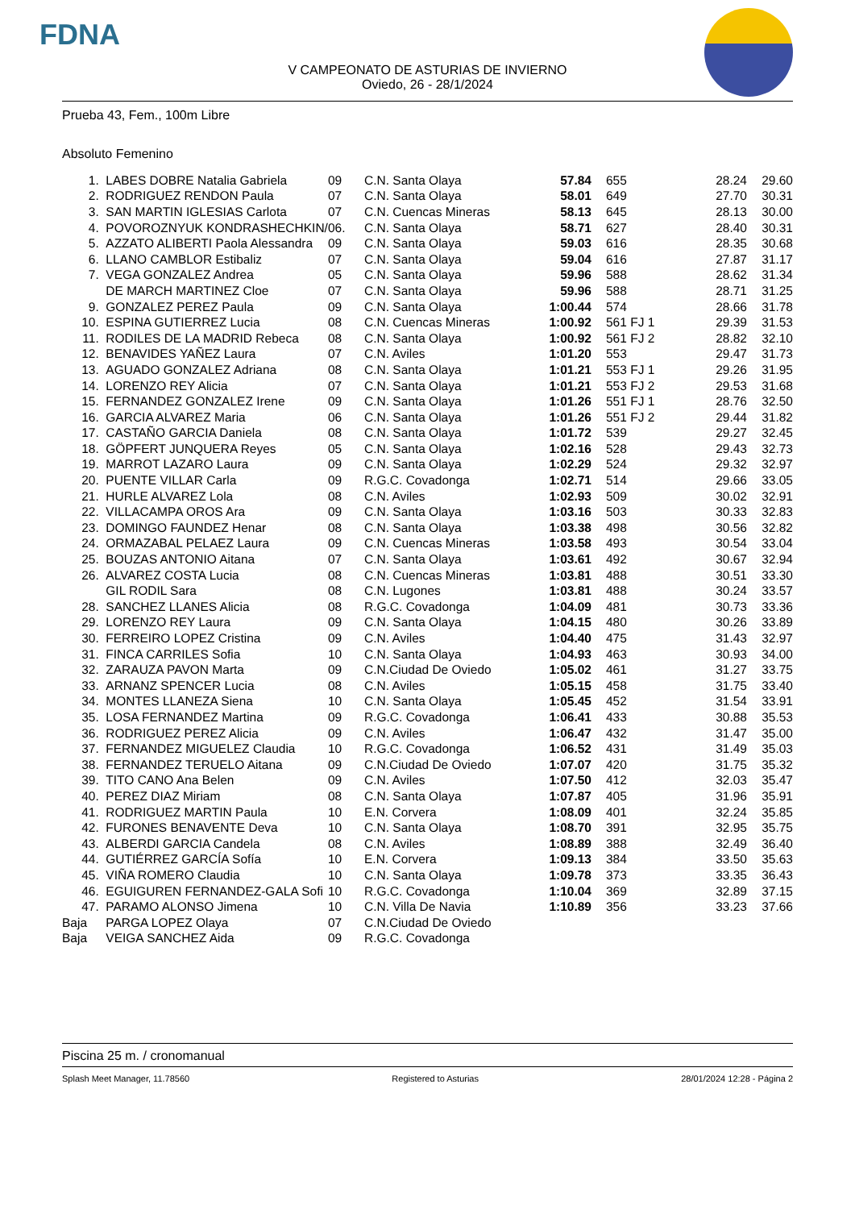FDNA
V CAMPEONATO DE ASTURIAS DE INVIERNO
Oviedo, 26 - 28/1/2024
Prueba 43, Fem., 100m Libre
Absoluto Femenino
| 1. | LABES DOBRE Natalia Gabriela | 09 | C.N. Santa Olaya | 57.84 | 655 | 28.24 | 29.60 |
| 2. | RODRIGUEZ RENDON Paula | 07 | C.N. Santa Olaya | 58.01 | 649 | 27.70 | 30.31 |
| 3. | SAN MARTIN IGLESIAS Carlota | 07 | C.N. Cuencas Mineras | 58.13 | 645 | 28.13 | 30.00 |
| 4. | POVOROZNYUK KONDRASHECHKIN/ | 06. | C.N. Santa Olaya | 58.71 | 627 | 28.40 | 30.31 |
| 5. | AZZATO ALIBERTI Paola Alessandra | 09 | C.N. Santa Olaya | 59.03 | 616 | 28.35 | 30.68 |
| 6. | LLANO CAMBLOR Estibaliz | 07 | C.N. Santa Olaya | 59.04 | 616 | 27.87 | 31.17 |
| 7. | VEGA GONZALEZ Andrea | 05 | C.N. Santa Olaya | 59.96 | 588 | 28.62 | 31.34 |
| | DE MARCH MARTINEZ Cloe | 07 | C.N. Santa Olaya | 59.96 | 588 | 28.71 | 31.25 |
| 9. | GONZALEZ PEREZ Paula | 09 | C.N. Santa Olaya | 1:00.44 | 574 | 28.66 | 31.78 |
| 10. | ESPINA GUTIERREZ Lucia | 08 | C.N. Cuencas Mineras | 1:00.92 | 561 FJ 1 | 29.39 | 31.53 |
| 11. | RODILES DE LA MADRID Rebeca | 08 | C.N. Santa Olaya | 1:00.92 | 561 FJ 2 | 28.82 | 32.10 |
| 12. | BENAVIDES YAÑEZ Laura | 07 | C.N. Aviles | 1:01.20 | 553 | 29.47 | 31.73 |
| 13. | AGUADO GONZALEZ Adriana | 08 | C.N. Santa Olaya | 1:01.21 | 553 FJ 1 | 29.26 | 31.95 |
| 14. | LORENZO REY Alicia | 07 | C.N. Santa Olaya | 1:01.21 | 553 FJ 2 | 29.53 | 31.68 |
| 15. | FERNANDEZ GONZALEZ Irene | 09 | C.N. Santa Olaya | 1:01.26 | 551 FJ 1 | 28.76 | 32.50 |
| 16. | GARCIA ALVAREZ Maria | 06 | C.N. Santa Olaya | 1:01.26 | 551 FJ 2 | 29.44 | 31.82 |
| 17. | CASTAÑO GARCIA Daniela | 08 | C.N. Santa Olaya | 1:01.72 | 539 | 29.27 | 32.45 |
| 18. | GÖPFERT JUNQUERA Reyes | 05 | C.N. Santa Olaya | 1:02.16 | 528 | 29.43 | 32.73 |
| 19. | MARROT LAZARO Laura | 09 | C.N. Santa Olaya | 1:02.29 | 524 | 29.32 | 32.97 |
| 20. | PUENTE VILLAR Carla | 09 | R.G.C. Covadonga | 1:02.71 | 514 | 29.66 | 33.05 |
| 21. | HURLE ALVAREZ Lola | 08 | C.N. Aviles | 1:02.93 | 509 | 30.02 | 32.91 |
| 22. | VILLACAMPA OROS Ara | 09 | C.N. Santa Olaya | 1:03.16 | 503 | 30.33 | 32.83 |
| 23. | DOMINGO FAUNDEZ Henar | 08 | C.N. Santa Olaya | 1:03.38 | 498 | 30.56 | 32.82 |
| 24. | ORMAZABAL PELAEZ Laura | 09 | C.N. Cuencas Mineras | 1:03.58 | 493 | 30.54 | 33.04 |
| 25. | BOUZAS ANTONIO Aitana | 07 | C.N. Santa Olaya | 1:03.61 | 492 | 30.67 | 32.94 |
| 26. | ALVAREZ COSTA Lucia | 08 | C.N. Cuencas Mineras | 1:03.81 | 488 | 30.51 | 33.30 |
| | GIL RODIL Sara | 08 | C.N. Lugones | 1:03.81 | 488 | 30.24 | 33.57 |
| 28. | SANCHEZ LLANES Alicia | 08 | R.G.C. Covadonga | 1:04.09 | 481 | 30.73 | 33.36 |
| 29. | LORENZO REY Laura | 09 | C.N. Santa Olaya | 1:04.15 | 480 | 30.26 | 33.89 |
| 30. | FERREIRO LOPEZ Cristina | 09 | C.N. Aviles | 1:04.40 | 475 | 31.43 | 32.97 |
| 31. | FINCA CARRILES Sofia | 10 | C.N. Santa Olaya | 1:04.93 | 463 | 30.93 | 34.00 |
| 32. | ZARAUZA PAVON Marta | 09 | C.N.Ciudad De Oviedo | 1:05.02 | 461 | 31.27 | 33.75 |
| 33. | ARNANZ SPENCER Lucia | 08 | C.N. Aviles | 1:05.15 | 458 | 31.75 | 33.40 |
| 34. | MONTES LLANEZA Siena | 10 | C.N. Santa Olaya | 1:05.45 | 452 | 31.54 | 33.91 |
| 35. | LOSA FERNANDEZ Martina | 09 | R.G.C. Covadonga | 1:06.41 | 433 | 30.88 | 35.53 |
| 36. | RODRIGUEZ PEREZ Alicia | 09 | C.N. Aviles | 1:06.47 | 432 | 31.47 | 35.00 |
| 37. | FERNANDEZ MIGUELEZ Claudia | 10 | R.G.C. Covadonga | 1:06.52 | 431 | 31.49 | 35.03 |
| 38. | FERNANDEZ TERUELO Aitana | 09 | C.N.Ciudad De Oviedo | 1:07.07 | 420 | 31.75 | 35.32 |
| 39. | TITO CANO Ana Belen | 09 | C.N. Aviles | 1:07.50 | 412 | 32.03 | 35.47 |
| 40. | PEREZ DIAZ Miriam | 08 | C.N. Santa Olaya | 1:07.87 | 405 | 31.96 | 35.91 |
| 41. | RODRIGUEZ MARTIN Paula | 10 | E.N. Corvera | 1:08.09 | 401 | 32.24 | 35.85 |
| 42. | FURONES BENAVENTE Deva | 10 | C.N. Santa Olaya | 1:08.70 | 391 | 32.95 | 35.75 |
| 43. | ALBERDI GARCIA Candela | 08 | C.N. Aviles | 1:08.89 | 388 | 32.49 | 36.40 |
| 44. | GUTIÉRREZ GARCÍA Sofía | 10 | E.N. Corvera | 1:09.13 | 384 | 33.50 | 35.63 |
| 45. | VIÑA ROMERO Claudia | 10 | C.N. Santa Olaya | 1:09.78 | 373 | 33.35 | 36.43 |
| 46. | EGUIGUREN FERNANDEZ-GALA Sofi | 10 | R.G.C. Covadonga | 1:10.04 | 369 | 32.89 | 37.15 |
| 47. | PARAMO ALONSO Jimena | 10 | C.N. Villa De Navia | 1:10.89 | 356 | 33.23 | 37.66 |
| Baja | PARGA LOPEZ Olaya | 07 | C.N.Ciudad De Oviedo | | | | |
| Baja | VEIGA SANCHEZ Aida | 09 | R.G.C. Covadonga | | | | |
Piscina 25 m. / cronomanual
Splash Meet Manager, 11.78560 Registered to Asturias 28/01/2024 12:28 - Página 2